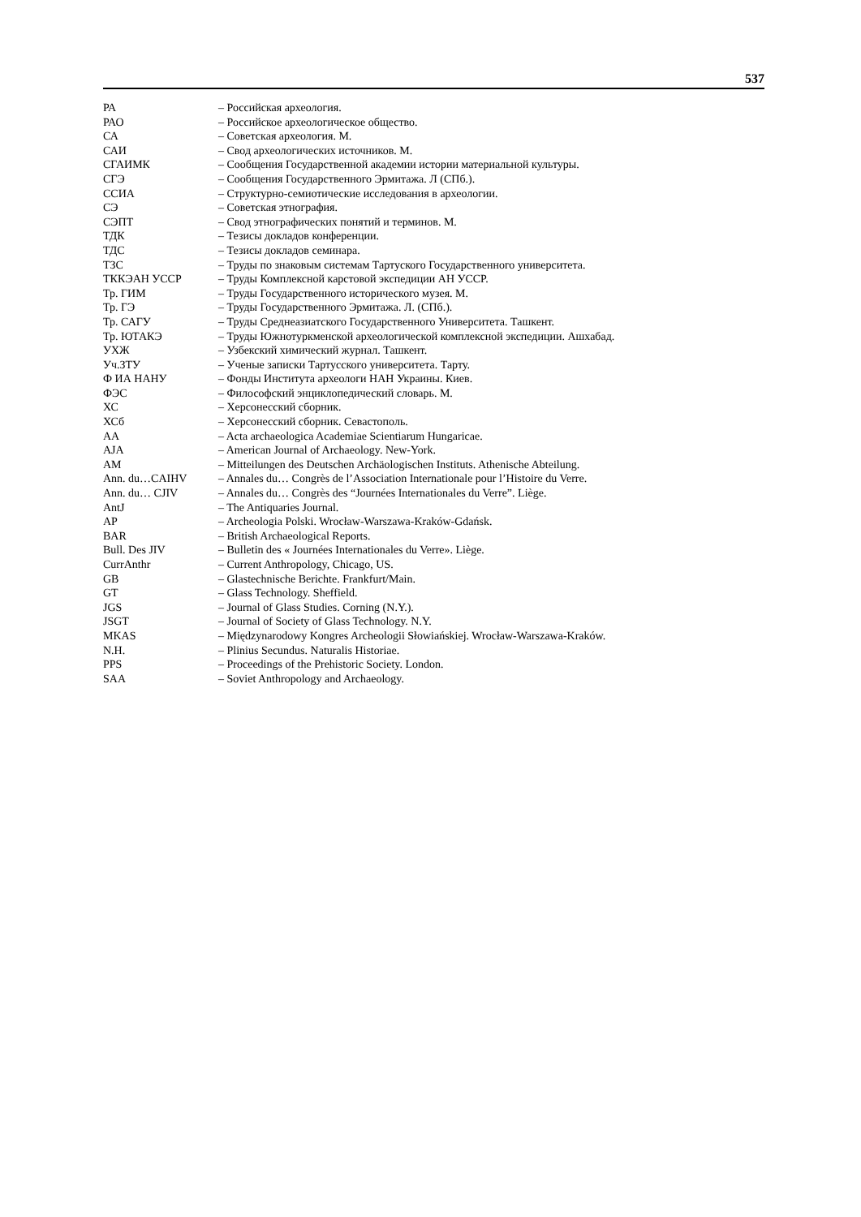537
| РА | – Российская археология. |
| РАО | – Российское археологическое общество. |
| СА | – Советская археология. М. |
| САИ | – Свод археологических источников. М. |
| СГАИМК | – Сообщения Государственной академии истории материальной культуры. |
| СГЭ | – Сообщения Государственного Эрмитажа. Л (СПб.). |
| ССИА | – Структурно-семиотические исследования в археологии. |
| СЭ | – Советская этнография. |
| СЭПТ | – Свод этнографических понятий и терминов. М. |
| ТДК | – Тезисы докладов конференции. |
| ТДС | – Тезисы докладов семинара. |
| ТЗС | – Труды по знаковым системам Тартуского Государственного университета. |
| ТККЭАН УССР | – Труды Комплексной карстовой экспедиции АН УССР. |
| Тр. ГИМ | – Труды Государственного исторического музея. М. |
| Тр. ГЭ | – Труды Государственного Эрмитажа. Л. (СПб.). |
| Тр. САГУ | – Труды Среднеазиатского Государственного Университета. Ташкент. |
| Тр. ЮТАКЭ | – Труды Южнотуркменской археологической комплексной экспедиции. Ашхабад. |
| УХЖ | – Узбекский химический журнал. Ташкент. |
| Уч.ЗТУ | – Ученые записки Тартусского университета. Тарту. |
| Ф ИА НАНУ | – Фонды Института археологи НАН Украины. Киев. |
| ФЭС | – Философский энциклопедический словарь. М. |
| ХС | – Херсонесский сборник. |
| ХСб | – Херсонесский сборник. Севастополь. |
| AA | – Acta archaeologica Academiae Scientiarum Hungaricae. |
| AJA | – American Journal of Archaeology. New-York. |
| AM | – Mitteilungen des Deutschen Archäologischen Instituts. Athenische Abteilung. |
| Ann. du…CAIHV | – Annales du… Congrès de l’Association Internationale pour l’Histoire du Verre. |
| Ann. du… CJIV | – Annales du… Congrès des “Journées Internationales du Verre”. Liège. |
| AntJ | – The Antiquaries Journal. |
| AP | – Archeologia Polski. Wrocław-Warszawa-Kraków-Gdańsk. |
| BAR | – British Archaeological Reports. |
| Bull. Des JIV | – Bulletin des « Journées Internationales du Verre». Liège. |
| CurrAnthr | – Current Anthropology, Chicago, US. |
| GB | – Glastechnische Berichte. Frankfurt/Main. |
| GT | – Glass Technology. Sheffield. |
| JGS | – Journal of Glass Studies. Corning (N.Y.). |
| JSGT | – Journal of Society of Glass Technology. N.Y. |
| MKAS | – Międzynarodowy Kongres Archeologii Słowiańskiej. Wrocław-Warszawa-Kraków. |
| N.H. | – Plinius Secundus. Naturalis Historiae. |
| PPS | – Proceedings of the Prehistoric Society. London. |
| SAA | – Soviet Anthropology and Archaeology. |